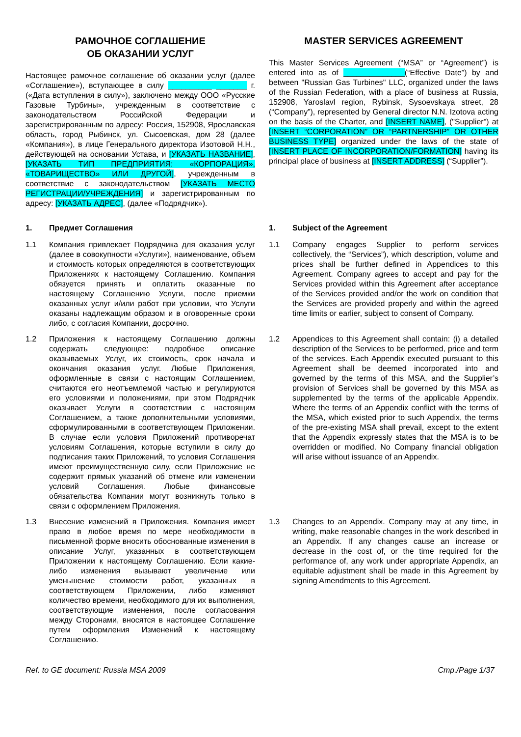РАМОЧНОЕ СОГЛАШЕНИЕ
ОБ ОКАЗАНИИ УСЛУГ
Настоящее рамочное соглашение об оказании услуг (далее «Соглашение»), вступающее в силу __________ _______ г. («Дата вступления в силу»), заключено между ООО «Русские Газовые Турбины», учрежденным в соответствие с законодательством Российской Федерации и зарегистрированным по адресу: Россия, 152908, Ярославская область, город Рыбинск, ул. Сысоевская, дом 28 (далее «Компания»), в лице Генерального директора Изотовой Н.Н., действующей на основании Устава, и [УКАЗАТЬ НАЗВАНИЕ], [УКАЗАТЬ ТИП ПРЕДПРИЯТИЯ: «КОРПОРАЦИЯ», «ТОВАРИЩЕСТВО» ИЛИ ДРУГОЙ], учрежденным в соответствие с законодательством [УКАЗАТЬ МЕСТО РЕГИСТРАЦИИ/УЧРЕЖДЕНИЯ] и зарегистрированным по адресу: [УКАЗАТЬ АДРЕС], (далее «Подрядчик»).
MASTER SERVICES AGREEMENT
This Master Services Agreement (“MSA” or “Agreement”) is entered into as of ______________(“Effective Date”) by and between "Russian Gas Turbines" LLC, organized under the laws of the Russian Federation, with a place of business at Russia, 152908, Yaroslavl region, Rybinsk, Sysoevskaya street, 28 (“Company”), represented by General director N.N. Izotova acting on the basis of the Charter, and [INSERT NAME], ("Supplier") at [INSERT “CORPORATION” OR “PARTNERSHIP” OR OTHER BUSINESS TYPE] organized under the laws of the state of [INSERT PLACE OF INCORPORATION/FORMATION] having its principal place of business at [INSERT ADDRESS] (“Supplier”).
1. Предмет Соглашения 1. Subject of the Agreement
1.1 Компания привлекает Подрядчика для оказания услуг (далее в совокупности «Услуги»), наименование, объем и стоимость которых определяются в соответствующих Приложениях к настоящему Соглашению. Компания обязуется принять и оплатить оказанные по настоящему Соглашению Услуги, после приемки оказанных услуг и/или работ при условии, что Услуги оказаны надлежащим образом и в оговоренные сроки либо, с согласия Компании, досрочно.
1.1 Company engages Supplier to perform services collectively, the “Services”), which description, volume and prices shall be further defined in Appendices to this Agreement. Company agrees to accept and pay for the Services provided within this Agreement after acceptance of the Services provided and/or the work on condition that the Services are provided properly and within the agreed time limits or earlier, subject to consent of Company.
1.2 Приложения к настоящему Соглашению должны содержать следующее: подробное описание оказываемых Услуг, их стоимость, срок начала и окончания оказания услуг. Любые Приложения, оформленные в связи с настоящим Соглашением, считаются его неотъемлемой частью и регулируются его условиями и положениями, при этом Подрядчик оказывает Услуги в соответствии с настоящим Соглашением, а также дополнительными условиями, сформулированными в соответствующем Приложении. В случае если условия Приложений противоречат условиям Соглашения, которые вступили в силу до подписания таких Приложений, то условия Соглашения имеют преимущественную силу, если Приложение не содержит прямых указаний об отмене или изменении условий Соглашения. Любые финансовые обязательства Компании могут возникнуть только в связи с оформлением Приложения.
1.2 Appendices to this Agreement shall contain: (i) a detailed description of the Services to be performed, price and term of the services. Each Appendix executed pursuant to this Agreement shall be deemed incorporated into and governed by the terms of this MSA, and the Supplier’s provision of Services shall be governed by this MSA as supplemented by the terms of the applicable Appendix. Where the terms of an Appendix conflict with the terms of the MSA, which existed prior to such Appendix, the terms of the pre-existing MSA shall prevail, except to the extent that the Appendix expressly states that the MSA is to be overridden or modified. No Company financial obligation will arise without issuance of an Appendix.
1.3 Внесение изменений в Приложения. Компания имеет право в любое время по мере необходимости в письменной форме вносить обоснованные изменения в описание Услуг, указанных в соответствующем Приложении к настоящему Соглашению. Если какие-либо изменения вызывают увеличение или уменьшение стоимости работ, указанных в соответствующем Приложении, либо изменяют количество времени, необходимого для их выполнения, соответствующие изменения, после согласования между Сторонами, вносятся в настоящее Соглашение путем оформления Изменений к настоящему Соглашению.
1.3 Changes to an Appendix. Company may at any time, in writing, make reasonable changes in the work described in an Appendix. If any changes cause an increase or decrease in the cost of, or the time required for the performance of, any work under appropriate Appendix, an equitable adjustment shall be made in this Agreement by signing Amendments to this Agreement.
Ref. to GE document: Russia MSA 2009 Cmp./Page 1/37